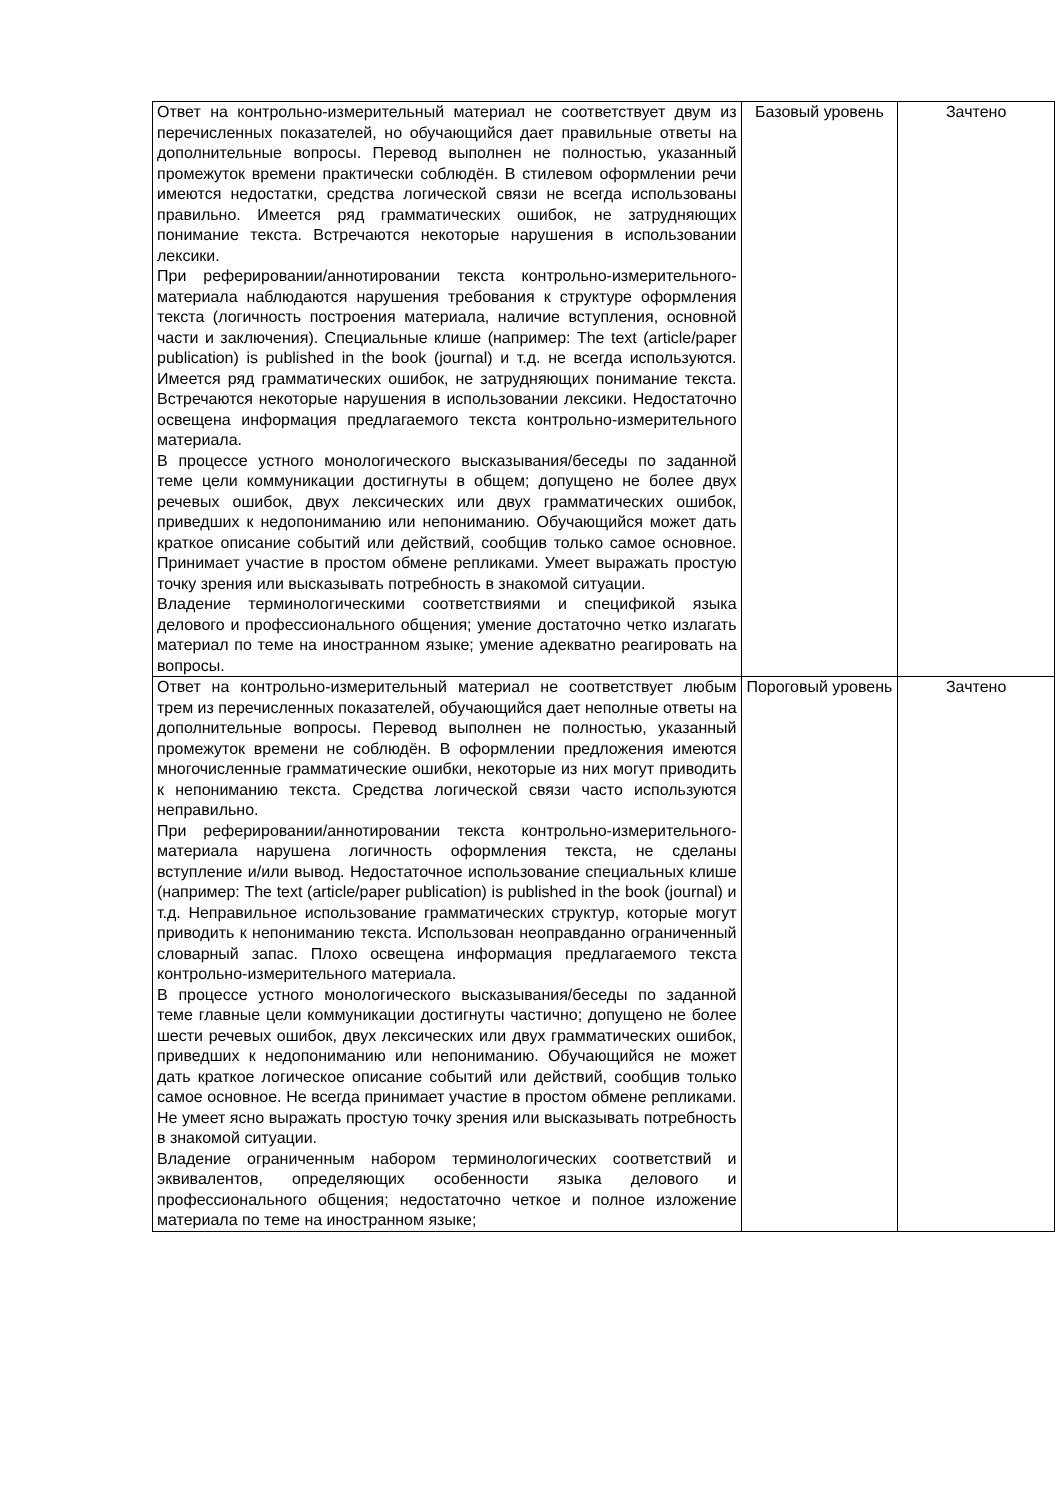| Ответ на контрольно-измерительный материал не соответствует двум из перечисленных показателей, но обучающийся дает правильные ответы на дополнительные вопросы. Перевод выполнен не полностью, указанный промежуток времени практически соблюдён. В стилевом оформлении речи имеются недостатки, средства логической связи не всегда использованы правильно. Имеется ряд грамматических ошибок, не затрудняющих понимание текста. Встречаются некоторые нарушения в использовании лексики. При реферировании/аннотировании текста контрольно-измерительного-материала наблюдаются нарушения требования к структуре оформления текста (логичность построения материала, наличие вступления, основной части и заключения). Специальные клише (например: The text (article/paper publication) is published in the book (journal) и т.д. не всегда используются. Имеется ряд грамматических ошибок, не затрудняющих понимание текста. Встречаются некоторые нарушения в использовании лексики. Недостаточно освещена информация предлагаемого текста контрольно-измерительного материала. В процессе устного монологического высказывания/беседы по заданной теме цели коммуникации достигнуты в общем; допущено не более двух речевых ошибок, двух лексических или двух грамматических ошибок, приведших к недопониманию или непониманию. Обучающийся может дать краткое описание событий или действий, сообщив только самое основное. Принимает участие в простом обмене репликами. Умеет выражать простую точку зрения или высказывать потребность в знакомой ситуации. Владение терминологическими соответствиями и спецификой языка делового и профессионального общения; умение достаточно четко излагать материал по теме на иностранном языке; умение адекватно реагировать на вопросы. | Базовый уровень | Зачтено |
| Ответ на контрольно-измерительный материал не соответствует любым трем из перечисленных показателей, обучающийся дает неполные ответы на дополнительные вопросы. Перевод выполнен не полностью, указанный промежуток времени не соблюдён. В оформлении предложения имеются многочисленные грамматические ошибки, некоторые из них могут приводить к непониманию текста. Средства логической связи часто используются неправильно. При реферировании/аннотировании текста контрольно-измерительного-материала нарушена логичность оформления текста, не сделаны вступление и/или вывод. Недостаточное использование специальных клише (например: The text (article/paper publication) is published in the book (journal) и т.д. Неправильное использование грамматических структур, которые могут приводить к непониманию текста. Использован неоправданно ограниченный словарный запас. Плохо освещена информация предлагаемого текста контрольно-измерительного материала. В процессе устного монологического высказывания/беседы по заданной теме главные цели коммуникации достигнуты частично; допущено не более шести речевых ошибок, двух лексических или двух грамматических ошибок, приведших к недопониманию или непониманию. Обучающийся не может дать краткое логическое описание событий или действий, сообщив только самое основное. Не всегда принимает участие в простом обмене репликами. Не умеет ясно выражать простую точку зрения или высказывать потребность в знакомой ситуации. Владение ограниченным набором терминологических соответствий и эквивалентов, определяющих особенности языка делового и профессионального общения; недостаточно четкое и полное изложение материала по теме на иностранном языке; | Пороговый уровень | Зачтено |